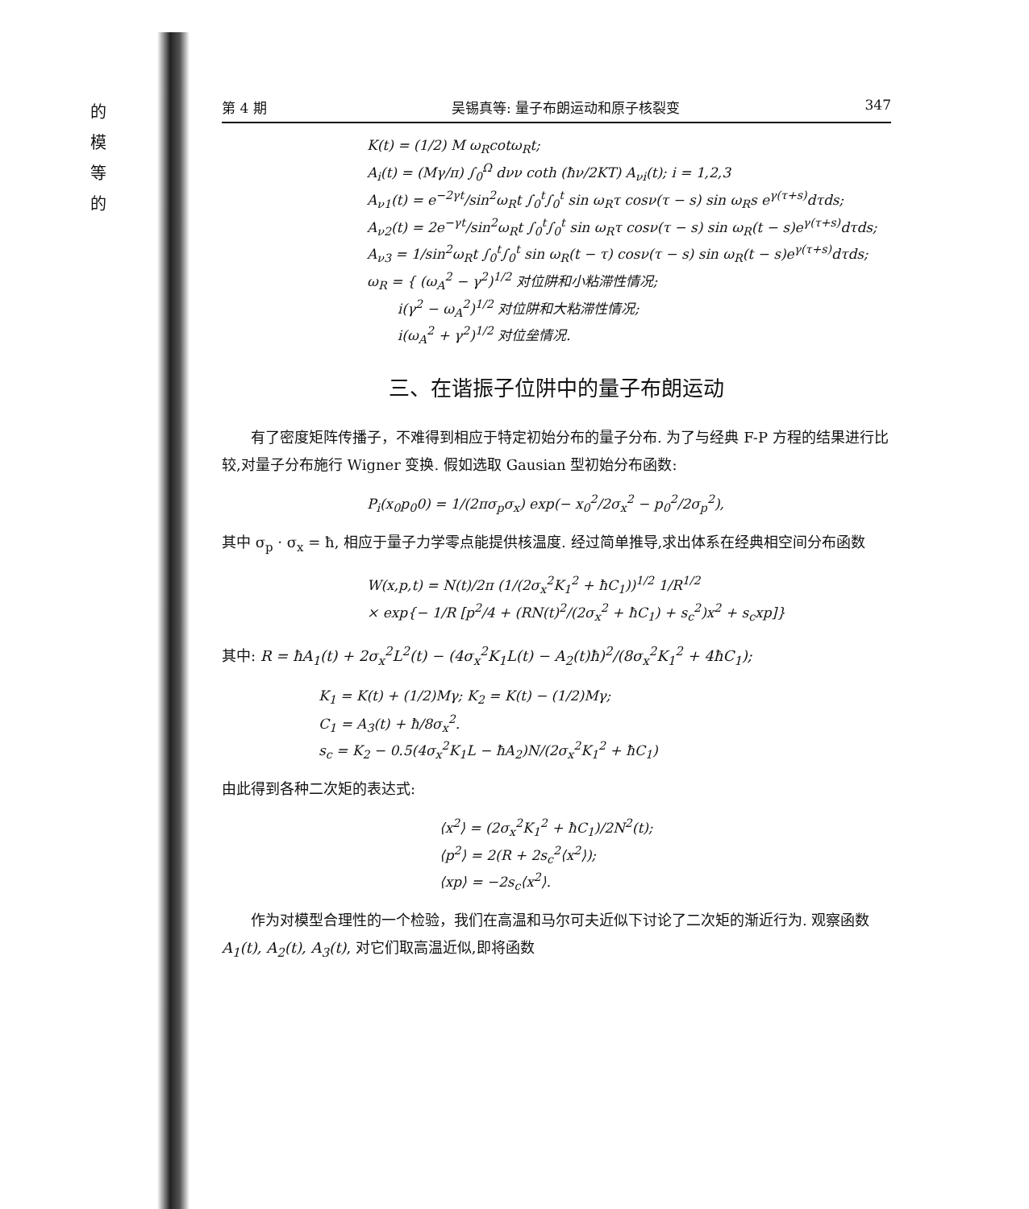的
模
等
的
第 4 期 吴锡真等: 量子布朗运动和原子核裂变 347
K(t) = (1/2) M ω<sub>R</sub>cotω<sub>R</sub>t;
A<sub>i</sub>(t) = (Mγ/π) ∫<sub>0</sub><sup>Ω</sup> dνν coth (ħν/2KT) A<sub>νi</sub>(t); i = 1,2,3
A<sub>ν1</sub>(t) = e<sup>−2γt</sup>/sin<sup>2</sup>ω<sub>R</sub>t ∫<sub>0</sub><sup>t</sup>∫<sub>0</sub><sup>t</sup> sin ω<sub>R</sub>τ cosν(τ − s) sin ω<sub>R</sub>s e<sup>γ(τ+s)</sup>dτds;
A<sub>ν2</sub>(t) = 2e<sup>−γt</sup>/sin<sup>2</sup>ω<sub>R</sub>t ∫<sub>0</sub><sup>t</sup>∫<sub>0</sub><sup>t</sup> sin ω<sub>R</sub>τ cosν(τ − s) sin ω<sub>R</sub>(t − s)e<sup>γ(τ+s)</sup>dτds;
A<sub>ν3</sub> = 1/sin<sup>2</sup>ω<sub>R</sub>t ∫<sub>0</sub><sup>t</sup>∫<sub>0</sub><sup>t</sup> sin ω<sub>R</sub>(t − τ) cosν(τ − s) sin ω<sub>R</sub>(t − s)e<sup>γ(τ+s)</sup>dτds;
ω<sub>R</sub> = { (ω<sub>A</sub><sup>2</sup> − γ<sup>2</sup>)<sup>1/2</sup> 对位阱和小粘滞性情况;
i(γ<sup>2</sup> − ω<sub>A</sub><sup>2</sup>)<sup>1/2</sup> 对位阱和大粘滞性情况;
i(ω<sub>A</sub><sup>2</sup> + γ<sup>2</sup>)<sup>1/2</sup> 对位垒情况.
三、在谐振子位阱中的量子布朗运动
有了密度矩阵传播子，不难得到相应于特定初始分布的量子分布. 为了与经典 F-P 方程的结果进行比较,对量子分布施行 Wigner 变换. 假如选取 Gausian 型初始分布函数:
P<sub>i</sub>(x<sub>0</sub>p<sub>0</sub>0) = 1/(2πσ<sub>p</sub>σ<sub>x</sub>) exp(− x<sub>0</sub><sup>2</sup>/2σ<sub>x</sub><sup>2</sup> − p<sub>0</sub><sup>2</sup>/2σ<sub>p</sub><sup>2</sup>),
其中 σ<sub>p</sub> · σ<sub>x</sub> = ħ, 相应于量子力学零点能提供核温度. 经过简单推导,求出体系在经典相空间分布函数
W(x,p,t) = N(t)/2π (1/(2σ<sub>x</sub><sup>2</sup>K<sub>1</sub><sup>2</sup> + ħC<sub>1</sub>))<sup>1/2</sup> 1/R<sup>1/2</sup>
× exp{− 1/R [p<sup>2</sup>/4 + (RN(t)<sup>2</sup>/(2σ<sub>x</sub><sup>2</sup> + ħC<sub>1</sub>) + s<sub>c</sub><sup>2</sup>)x<sup>2</sup> + s<sub>c</sub>xp]}
其中: R = ħA<sub>1</sub>(t) + 2σ<sub>x</sub><sup>2</sup>L<sup>2</sup>(t) − (4σ<sub>x</sub><sup>2</sup>K<sub>1</sub>L(t) − A<sub>2</sub>(t)ħ)<sup>2</sup>/(8σ<sub>x</sub><sup>2</sup>K<sub>1</sub><sup>2</sup> + 4ħC<sub>1</sub>);
K<sub>1</sub> = K(t) + (1/2)Mγ; K<sub>2</sub> = K(t) − (1/2)Mγ;
C<sub>1</sub> = A<sub>3</sub>(t) + ħ/8σ<sub>x</sub><sup>2</sup>.
s<sub>c</sub> = K<sub>2</sub> − 0.5(4σ<sub>x</sub><sup>2</sup>K<sub>1</sub>L − ħA<sub>2</sub>)N/(2σ<sub>x</sub><sup>2</sup>K<sub>1</sub><sup>2</sup> + ħC<sub>1</sub>)
由此得到各种二次矩的表达式:
⟨x<sup>2</sup>⟩ = (2σ<sub>x</sub><sup>2</sup>K<sub>1</sub><sup>2</sup> + ħC<sub>1</sub>)/2N<sup>2</sup>(t);
⟨p<sup>2</sup>⟩ = 2(R + 2s<sub>c</sub><sup>2</sup>⟨x<sup>2</sup>⟩);
⟨xp⟩ = −2s<sub>c</sub>⟨x<sup>2</sup>⟩.
作为对模型合理性的一个检验，我们在高温和马尔可夫近似下讨论了二次矩的渐近行为. 观察函数 A<sub>1</sub>(t), A<sub>2</sub>(t), A<sub>3</sub>(t), 对它们取高温近似,即将函数